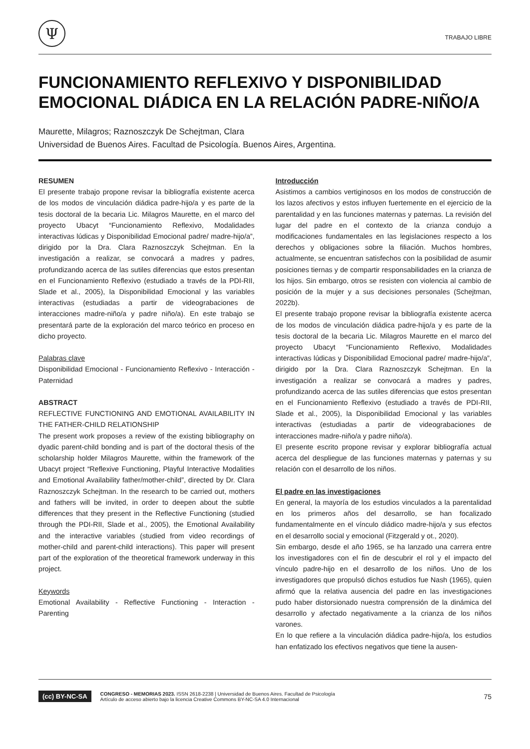Ψ
TRABAJO LIBRE
FUNCIONAMIENTO REFLEXIVO Y DISPONIBILIDAD
EMOCIONAL DIÁDICA EN LA RELACIÓN PADRE-NIÑO/A
Maurette, Milagros; Raznoszczyk De Schejtman, Clara
Universidad de Buenos Aires. Facultad de Psicología. Buenos Aires, Argentina.
RESUMEN
El presente trabajo propone revisar la bibliografía existente acerca de los modos de vinculación diádica padre-hijo/a y es parte de la tesis doctoral de la becaria Lic. Milagros Maurette, en el marco del proyecto Ubacyt “Funcionamiento Reflexivo, Modalidades interactivas lúdicas y Disponibilidad Emocional padre/ madre-hijo/a”, dirigido por la Dra. Clara Raznoszczyk Schejtman. En la investigación a realizar, se convocará a madres y padres, profundizando acerca de las sutiles diferencias que estos presentan en el Funcionamiento Reflexivo (estudiado a través de la PDI-RII, Slade et al., 2005), la Disponibilidad Emocional y las variables interactivas (estudiadas a partir de videograbaciones de interacciones madre-niño/a y padre niño/a). En este trabajo se presentará parte de la exploración del marco teórico en proceso en dicho proyecto.
Palabras clave
Disponibilidad Emocional - Funcionamiento Reflexivo - Interacción - Paternidad
ABSTRACT
REFLECTIVE FUNCTIONING AND EMOTIONAL AVAILABILITY IN THE FATHER-CHILD RELATIONSHIP
The present work proposes a review of the existing bibliography on dyadic parent-child bonding and is part of the doctoral thesis of the scholarship holder Milagros Maurette, within the framework of the Ubacyt project “Reflexive Functioning, Playful Interactive Modalities and Emotional Availability father/mother-child”, directed by Dr. Clara Raznoszczyk Schejtman. In the research to be carried out, mothers and fathers will be invited, in order to deepen about the subtle differences that they present in the Reflective Functioning (studied through the PDI-RII, Slade et al., 2005), the Emotional Availability and the interactive variables (studied from video recordings of mother-child and parent-child interactions). This paper will present part of the exploration of the theoretical framework underway in this project.
Keywords
Emotional Availability - Reflective Functioning - Interaction - Parenting
Introducción
Asistimos a cambios vertiginosos en los modos de construcción de los lazos afectivos y estos influyen fuertemente en el ejercicio de la parentalidad y en las funciones maternas y paternas. La revisión del lugar del padre en el contexto de la crianza condujo a modificaciones fundamentales en las legislaciones respecto a los derechos y obligaciones sobre la filiación. Muchos hombres, actualmente, se encuentran satisfechos con la posibilidad de asumir posiciones tiernas y de compartir responsabilidades en la crianza de los hijos. Sin embargo, otros se resisten con violencia al cambio de posición de la mujer y a sus decisiones personales (Schejtman, 2022b).
El presente trabajo propone revisar la bibliografía existente acerca de los modos de vinculación diádica padre-hijo/a y es parte de la tesis doctoral de la becaria Lic. Milagros Maurette en el marco del proyecto Ubacyt “Funcionamiento Reflexivo, Modalidades interactivas lúdicas y Disponibilidad Emocional padre/ madre-hijo/a”, dirigido por la Dra. Clara Raznoszczyk Schejtman. En la investigación a realizar se convocará a madres y padres, profundizando acerca de las sutiles diferencias que estos presentan en el Funcionamiento Reflexivo (estudiado a través de PDI-RII, Slade et al., 2005), la Disponibilidad Emocional y las variables interactivas (estudiadas a partir de videograbaciones de interacciones madre-niño/a y padre niño/a).
El presente escrito propone revisar y explorar bibliografía actual acerca del despliegue de las funciones maternas y paternas y su relación con el desarrollo de los niños.
El padre en las investigaciones
En general, la mayoría de los estudios vinculados a la parentalidad en los primeros años del desarrollo, se han focalizado fundamentalmente en el vínculo diádico madre-hijo/a y sus efectos en el desarrollo social y emocional (Fitzgerald y ot., 2020).
Sin embargo, desde el año 1965, se ha lanzado una carrera entre los investigadores con el fin de descubrir el rol y el impacto del vínculo padre-hijo en el desarrollo de los niños. Uno de los investigadores que propulsó dichos estudios fue Nash (1965), quien afirmó que la relativa ausencia del padre en las investigaciones pudo haber distorsionado nuestra comprensión de la dinámica del desarrollo y afectado negativamente a la crianza de los niños varones.
En lo que refiere a la vinculación diádica padre-hijo/a, los estudios han enfatizado los efectivos negativos que tiene la ausen-
(cc) BY-NC-SA
CONGRESO - MEMORIAS 2023. ISSN 2618-2238 | Universidad de Buenos Aires. Facultad de Psicología
Artículo de acceso abierto bajo la licencia Creative Commons BY-NC-SA 4.0 Internacional
75